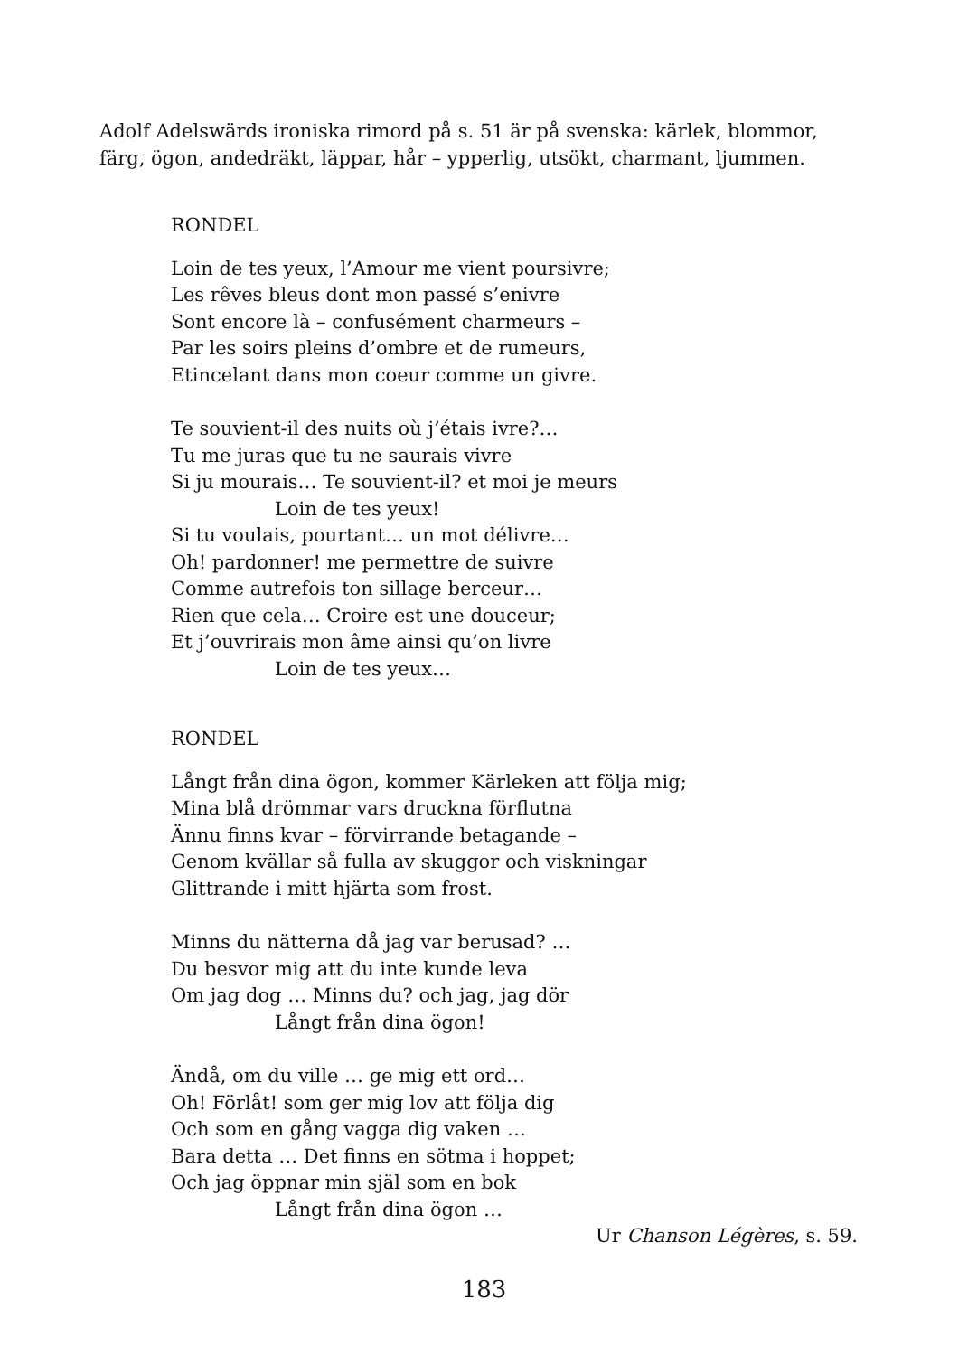Adolf Adelswärds ironiska rimord på s. 51 är på svenska: kärlek, blommor, färg, ögon, andedräkt, läppar, hår – ypperlig, utsökt, charmant, ljummen.
RONDEL
Loin de tes yeux, l’Amour me vient poursivre;
Les rêves bleus dont mon passé s’enivre
Sont encore là – confusément charmeurs –
Par les soirs pleins d’ombre et de rumeurs,
Etincelant dans mon coeur comme un givre.
Te souvient-il des nuits où j’étais ivre?…
Tu me juras que tu ne saurais vivre
Si ju mourais… Te souvient-il? et moi je meurs
Loin de tes yeux!
Si tu voulais, pourtant… un mot délivre…
Oh! pardonner! me permettre de suivre
Comme autrefois ton sillage berceur…
Rien que cela… Croire est une douceur;
Et j’ouvrirais mon âme ainsi qu’on livre
Loin de tes yeux…
RONDEL
Långt från dina ögon, kommer Kärleken att följa mig;
Mina blå drömmar vars druckna förflutna
Ännu finns kvar – förvirrande betagande –
Genom kvällar så fulla av skuggor och viskningar
Glittrande i mitt hjärta som frost.
Minns du nätterna då jag var berusad? …
Du besvor mig att du inte kunde leva
Om jag dog … Minns du? och jag, jag dör
Långt från dina ögon!
Ändå, om du ville … ge mig ett ord…
Oh! Förlåt! som ger mig lov att följa dig
Och som en gång vagga dig vaken …
Bara detta … Det finns en sötma i hoppet;
Och jag öppnar min själ som en bok
Långt från dina ögon …
Ur Chanson Légères, s. 59.
183